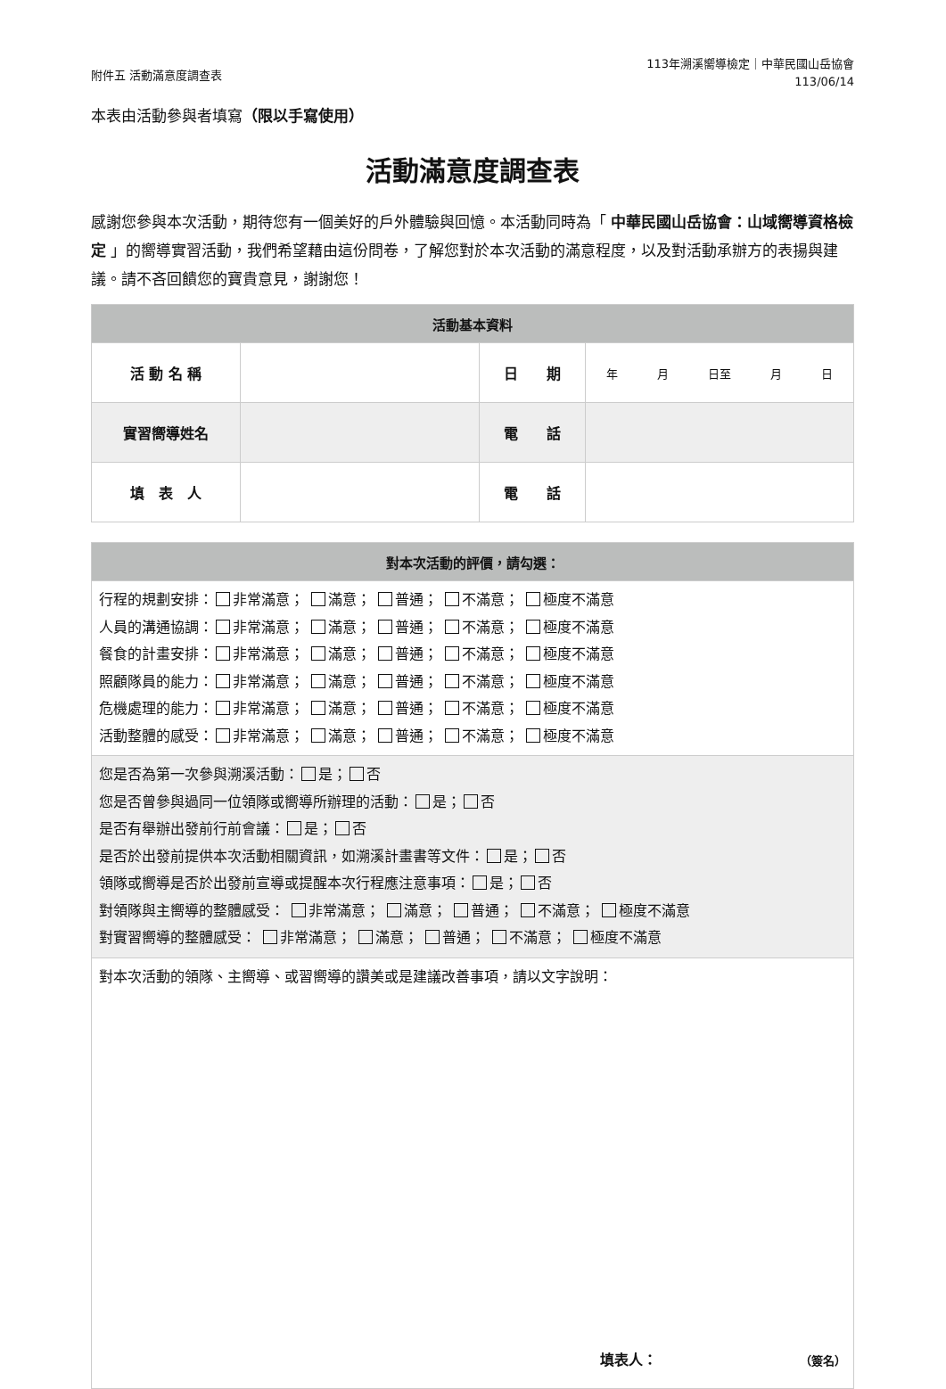附件五 活動滿意度調查表
113年溯溪嚮導檢定｜中華民國山岳協會
113/06/14
本表由活動參與者填寫（限以手寫使用）
活動滿意度調查表
感謝您參與本次活動，期待您有一個美好的戶外體驗與回憶。本活動同時為「 中華民國山岳協會：山域嚮導資格檢定 」的嚮導實習活動，我們希望藉由這份問卷，了解您對於本次活動的滿意程度，以及對活動承辦方的表揚與建議。請不吝回饋您的寶貴意見，謝謝您！
| 活動基本資料 | | | |
| --- | --- | --- | --- |
| 活 動 名 稱 | | 日 期 | 年 月 日至 月 日 |
| 實習嚮導姓名 | | 電 話 | |
| 填 表 人 | | 電 話 | |
| 對本次活動的評價，請勾選： |
| --- |
| 行程的規劃安排： 非常滿意； 滿意； 普通； 不滿意； 極度不滿意 人員的溝通協調： 非常滿意； 滿意； 普通； 不滿意； 極度不滿意 餐食的計畫安排： 非常滿意； 滿意； 普通； 不滿意； 極度不滿意 照顧隊員的能力： 非常滿意； 滿意； 普通； 不滿意； 極度不滿意 危機處理的能力： 非常滿意； 滿意； 普通； 不滿意； 極度不滿意 活動整體的感受： 非常滿意； 滿意； 普通； 不滿意； 極度不滿意 |
| 您是否為第一次參與溯溪活動： 是； 否 您是否曾參與過同一位領隊或嚮導所辦理的活動： 是； 否 是否有舉辦出發前行前會議： 是； 否 是否於出發前提供本次活動相關資訊，如溯溪計畫書等文件： 是； 否 領隊或嚮導是否於出發前宣導或提醒本次行程應注意事項： 是； 否 對領隊與主嚮導的整體感受： 非常滿意； 滿意； 普通； 不滿意； 極度不滿意 對實習嚮導的整體感受： 非常滿意； 滿意； 普通； 不滿意； 極度不滿意 |
| 對本次活動的領隊、主嚮導、或習嚮導的讚美或是建議改善事項，請以文字說明： 填表人： （簽名） |